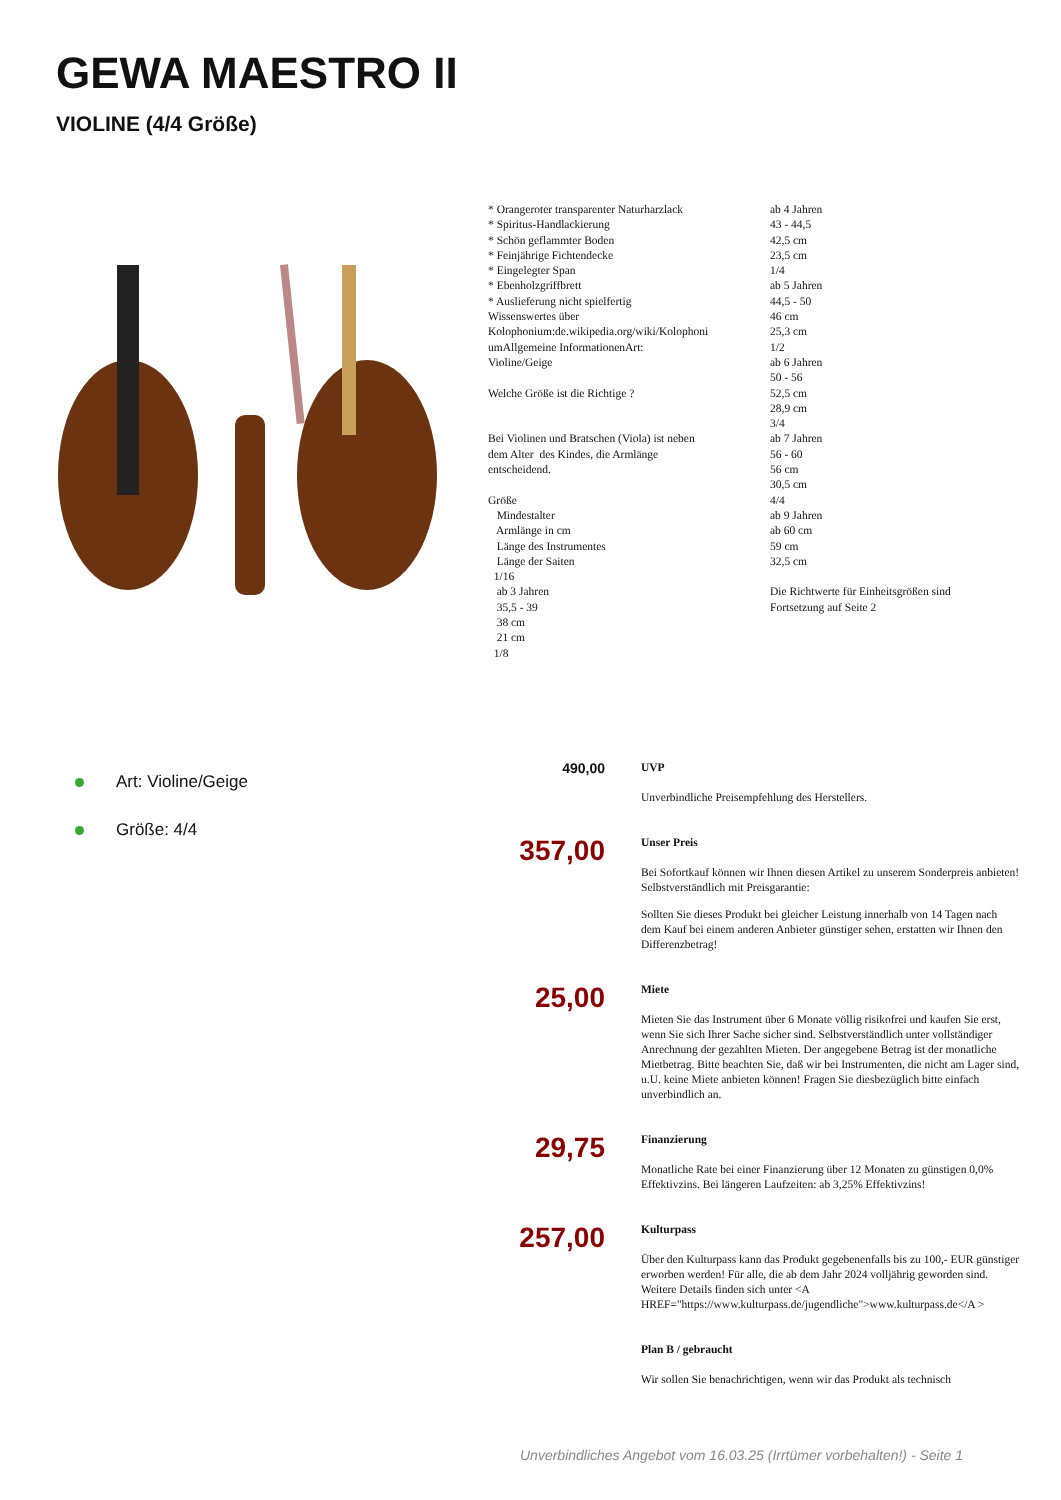GEWA MAESTRO II
VIOLINE (4/4 Größe)
* Orangeroter transparenter Naturharzlack * Spiritus-Handlackierung * Schön geflammter Boden * Feinjährige Fichtendecke * Eingelegter Span * Ebenholzgriffbrett * Auslieferung nicht spielfertig Wissenswertes über Kolophonium:de.wikipedia.org/wiki/Kolophoni umAllgemeine InformationenArt: Violine/Geige Welche Größe ist die Richtige ? Bei Violinen und Bratschen (Viola) ist neben dem Alter des Kindes, die Armlänge entscheidend. Größe Mindestalter Armlänge in cm Länge des Instrumentes Länge der Saiten 1/16 ab 3 Jahren 35,5 - 39 38 cm 21 cm 1/8
ab 4 Jahren 43 - 44,5 42,5 cm 23,5 cm 1/4 ab 5 Jahren 44,5 - 50 46 cm 25,3 cm 1/2 ab 6 Jahren 50 - 56 52,5 cm 28,9 cm 3/4 ab 7 Jahren 56 - 60 56 cm 30,5 cm 4/4 ab 9 Jahren ab 60 cm 59 cm 32,5 cm Die Richtwerte für Einheitsgrößen sind Fortsetzung auf Seite 2
Art: Violine/Geige
Größe: 4/4
490,00
UVP
Unverbindliche Preisempfehlung des Herstellers.
357,00
Unser Preis
Bei Sofortkauf können wir Ihnen diesen Artikel zu unserem Sonderpreis anbieten! Selbstverständlich mit Preisgarantie:
Sollten Sie dieses Produkt bei gleicher Leistung innerhalb von 14 Tagen nach dem Kauf bei einem anderen Anbieter günstiger sehen, erstatten wir Ihnen den Differenzbetrag!
25,00
Miete
Mieten Sie das Instrument über 6 Monate völlig risikofrei und kaufen Sie erst, wenn Sie sich Ihrer Sache sicher sind. Selbstverständlich unter vollständiger Anrechnung der gezahlten Mieten. Der angegebene Betrag ist der monatliche Mietbetrag. Bitte beachten Sie, daß wir bei Instrumenten, die nicht am Lager sind, u.U. keine Miete anbieten können! Fragen Sie diesbezüglich bitte einfach unverbindlich an.
29,75
Finanzierung
Monatliche Rate bei einer Finanzierung über 12 Monaten zu günstigen 0,0% Effektivzins. Bei längeren Laufzeiten: ab 3,25% Effektivzins!
257,00
Kulturpass
Über den Kulturpass kann das Produkt gegebenenfalls bis zu 100,- EUR günstiger erworben werden! Für alle, die ab dem Jahr 2024 volljährig geworden sind. Weitere Details finden sich unter <A HREF="https://www.kulturpass.de/jugendliche">www.kulturpass.de</A >
Plan B / gebraucht
Wir sollen Sie benachrichtigen, wenn wir das Produkt als technisch
Unverbindliches Angebot vom 16.03.25 (Irrtümer vorbehalten!) - Seite 1